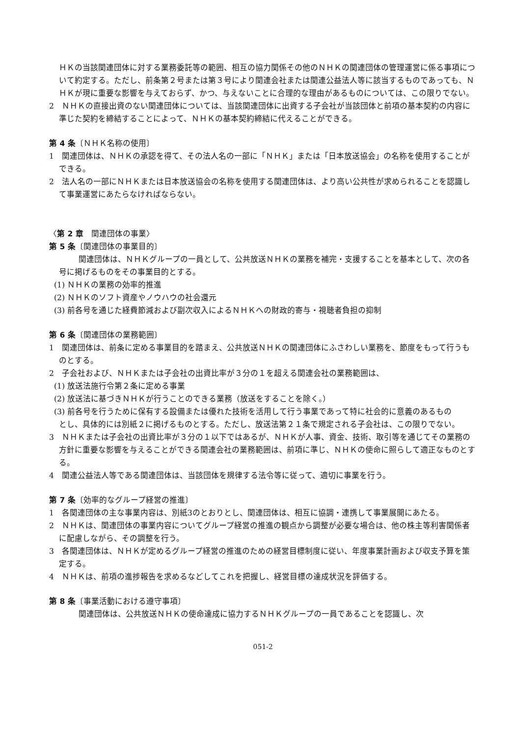ＨＫの当該関連団体に対する業務委託等の範囲、相互の協力関係その他のＮＨＫの関連団体の管理運営に係る事項について約定する。ただし、前条第２号または第３号により関連会社または関連公益法人等に該当するものであっても、ＮＨＫが現に重要な影響を与えておらず、かつ、与えないことに合理的な理由があるものについては、この限りでない。
2　ＮＨＫの直接出資のない関連団体については、当該関連団体に出資する子会社が当該団体と前項の基本契約の内容に準じた契約を締結することによって、ＮＨＫの基本契約締結に代えることができる。
第 4 条〔ＮＨＫ名称の使用〕
1　関連団体は、ＮＨＫの承認を得て、その法人名の一部に「ＮＨＫ」または「日本放送協会」の名称を使用することができる。
2　法人名の一部にＮＨＫまたは日本放送協会の名称を使用する関連団体は、より高い公共性が求められることを認識して事業運営にあたらなければならない。
〈第 2 章　関連団体の事業〉
第 5 条〔関連団体の事業目的〕
関連団体は、ＮＨＫグループの一員として、公共放送ＮＨＫの業務を補完・支援することを基本として、次の各号に掲げるものをその事業目的とする。
(1) ＮＨＫの業務の効率的推進
(2) ＮＨＫのソフト資産やノウハウの社会還元
(3) 前各号を通じた経費節減および副次収入によるＮＨＫへの財政的寄与・視聴者負担の抑制
第 6 条〔関連団体の業務範囲〕
1　関連団体は、前条に定める事業目的を踏まえ、公共放送ＮＨＫの関連団体にふさわしい業務を、節度をもって行うものとする。
2　子会社および、ＮＨＫまたは子会社の出資比率が３分の１を超える関連会社の業務範囲は、
(1) 放送法施行令第２条に定める事業
(2) 放送法に基づきＮＨＫが行うことのできる業務（放送をすることを除く。）
(3) 前各号を行うために保有する設備または優れた技術を活用して行う事業であって特に社会的に意義のあるもの
とし、具体的には別紙２に掲げるものとする。ただし、放送法第２１条で規定される子会社は、この限りでない。
3　ＮＨＫまたは子会社の出資比率が３分の１以下ではあるが、ＮＨＫが人事、資金、技術、取引等を通じてその業務の方針に重要な影響を与えることができる関連会社の業務範囲は、前項に準じ、ＮＨＫの使命に照らして適正なものとする。
4　関連公益法人等である関連団体は、当該団体を規律する法令等に従って、適切に事業を行う。
第 7 条〔効率的なグループ経営の推進〕
1　各関連団体の主な事業内容は、別紙3のとおりとし、関連団体は、相互に協調・連携して事業展開にあたる。
2　ＮＨＫは、関連団体の事業内容についてグループ経営の推進の観点から調整が必要な場合は、他の株主等利害関係者に配慮しながら、その調整を行う。
3　各関連団体は、ＮＨＫが定めるグループ経営の推進のための経営目標制度に従い、年度事業計画および収支予算を策定する。
4　ＮＨＫは、前項の進捗報告を求めるなどしてこれを把握し、経営目標の達成状況を評価する。
第 8 条〔事業活動における遵守事項〕
関連団体は、公共放送ＮＨＫの使命達成に協力するＮＨＫグループの一員であることを認識し、次
051-2